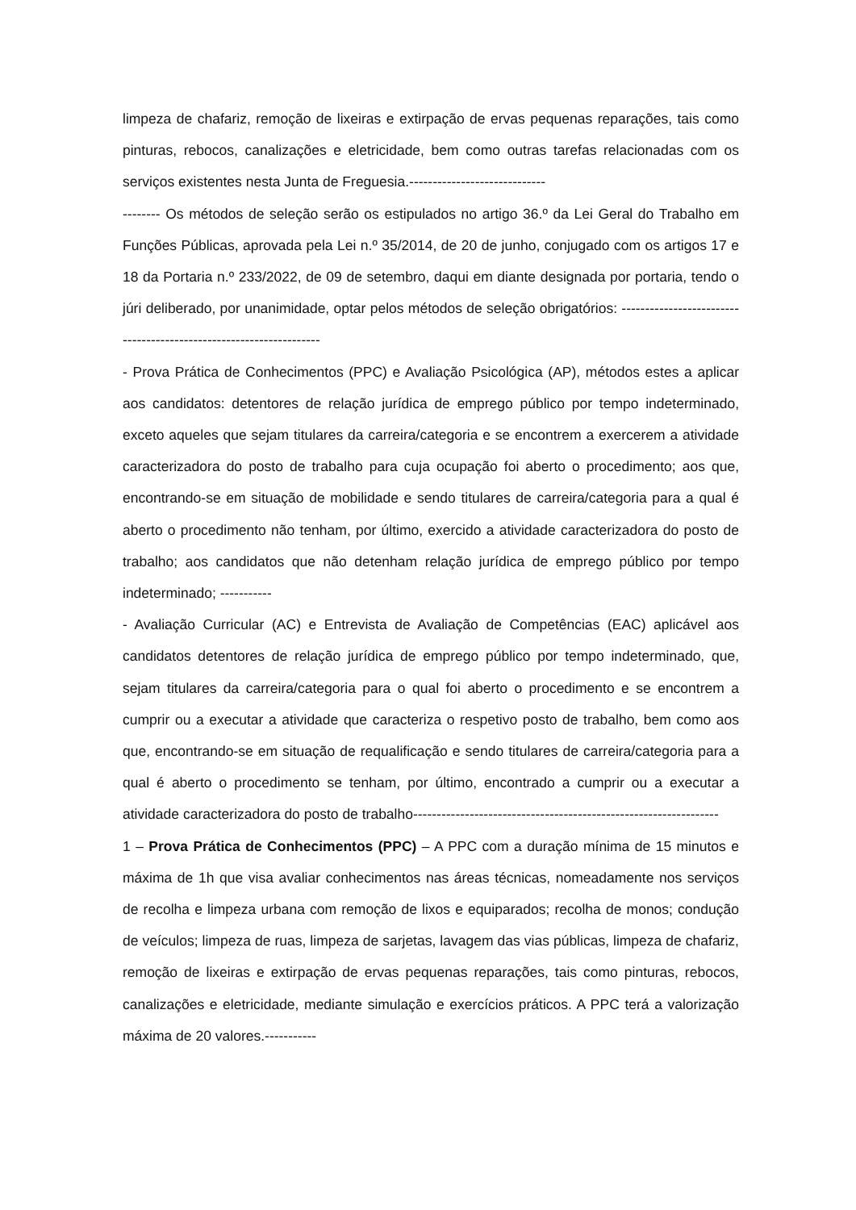limpeza de chafariz, remoção de lixeiras e extirpação de ervas pequenas reparações, tais como pinturas, rebocos, canalizações e eletricidade, bem como outras tarefas relacionadas com os serviços existentes nesta Junta de Freguesia.-----------------------------
-------- Os métodos de seleção serão os estipulados no artigo 36.º da Lei Geral do Trabalho em Funções Públicas, aprovada pela Lei n.º 35/2014, de 20 de junho, conjugado com os artigos 17 e 18 da Portaria n.º 233/2022, de 09 de setembro, daqui em diante designada por portaria, tendo o júri deliberado, por unanimidade, optar pelos métodos de seleção obrigatórios: -------------------------------------------------------------------
- Prova Prática de Conhecimentos (PPC) e Avaliação Psicológica (AP), métodos estes a aplicar aos candidatos: detentores de relação jurídica de emprego público por tempo indeterminado, exceto aqueles que sejam titulares da carreira/categoria e se encontrem a exercerem a atividade caracterizadora do posto de trabalho para cuja ocupação foi aberto o procedimento; aos que, encontrando-se em situação de mobilidade e sendo titulares de carreira/categoria para a qual é aberto o procedimento não tenham, por último, exercido a atividade caracterizadora do posto de trabalho; aos candidatos que não detenham relação jurídica de emprego público por tempo indeterminado; -----------
- Avaliação Curricular (AC) e Entrevista de Avaliação de Competências (EAC) aplicável aos candidatos detentores de relação jurídica de emprego público por tempo indeterminado, que, sejam titulares da carreira/categoria para o qual foi aberto o procedimento e se encontrem a cumprir ou a executar a atividade que caracteriza o respetivo posto de trabalho, bem como aos que, encontrando-se em situação de requalificação e sendo titulares de carreira/categoria para a qual é aberto o procedimento se tenham, por último, encontrado a cumprir ou a executar a atividade caracterizadora do posto de trabalho-----------------------------------------------------------------
1 – Prova Prática de Conhecimentos (PPC) – A PPC com a duração mínima de 15 minutos e máxima de 1h que visa avaliar conhecimentos nas áreas técnicas, nomeadamente nos serviços de recolha e limpeza urbana com remoção de lixos e equiparados; recolha de monos; condução de veículos; limpeza de ruas, limpeza de sarjetas, lavagem das vias públicas, limpeza de chafariz, remoção de lixeiras e extirpação de ervas pequenas reparações, tais como pinturas, rebocos, canalizações e eletricidade, mediante simulação e exercícios práticos. A PPC terá a valorização máxima de 20 valores.-----------